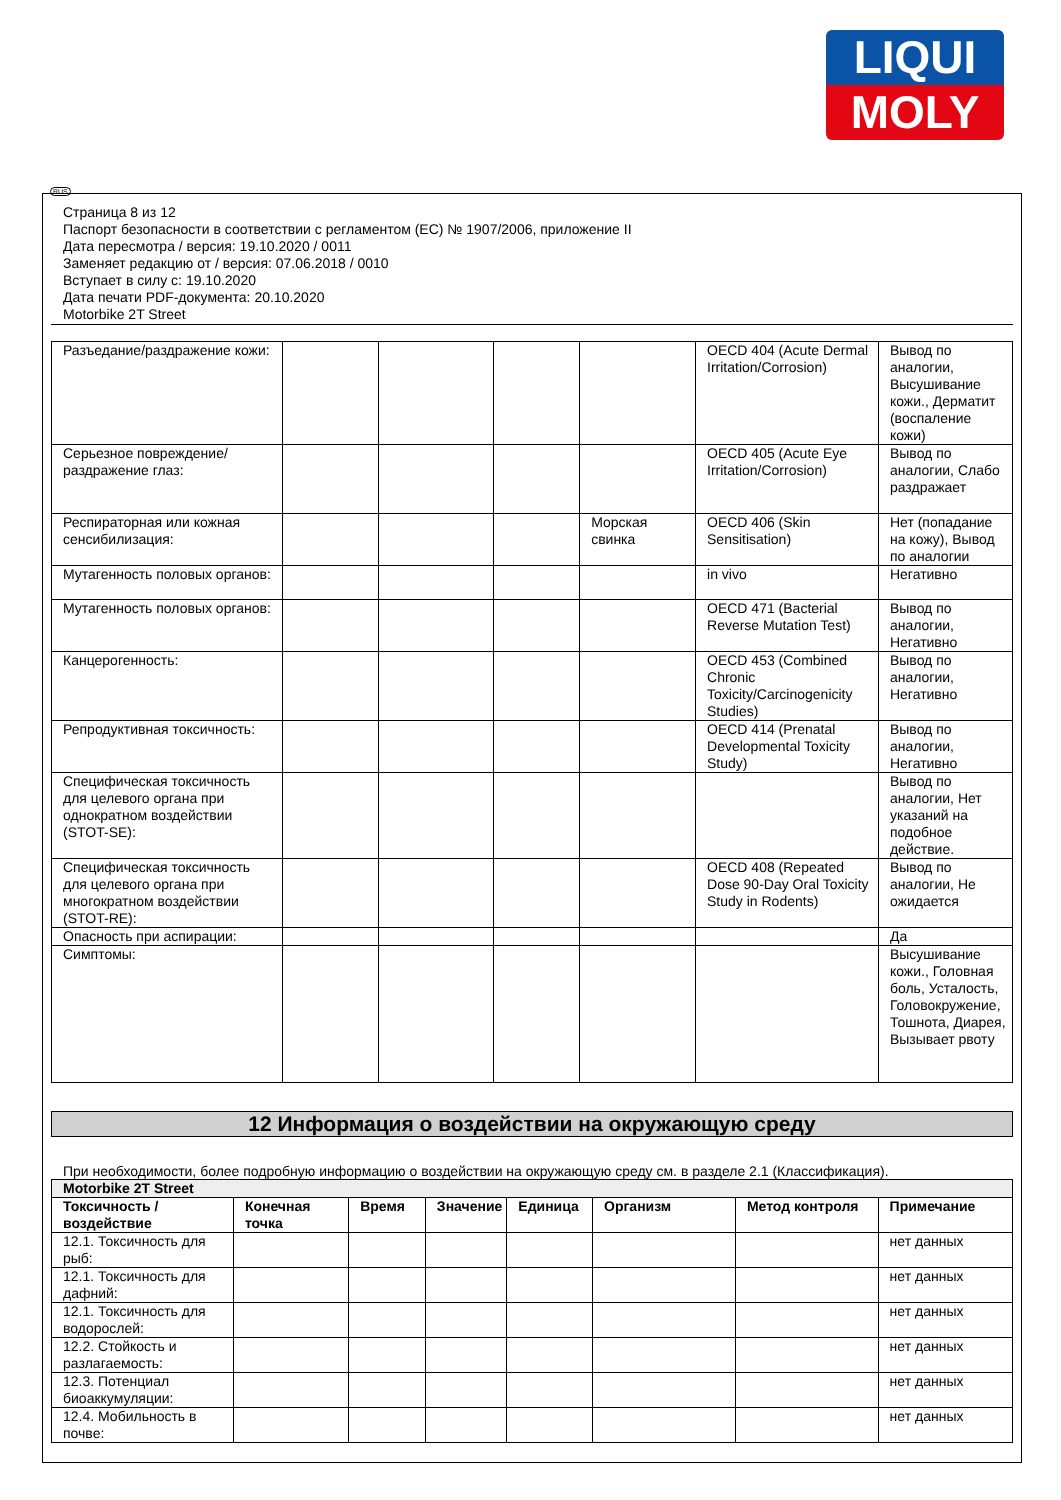LIQUI
MOLY
RUS
Страница 8 из 12
Паспорт безопасности в соответствии с регламентом (ЕС) № 1907/2006, приложение II
Дата пересмотра / версия: 19.10.2020 / 0011
Заменяет редакцию от / версия: 07.06.2018 / 0010
Вступает в силу с: 19.10.2020
Дата печати PDF-документа: 20.10.2020
Motorbike 2T Street
| Разъедание/раздражение кожи: | | | | | OECD 404 (Acute Dermal Irritation/Corrosion) | Вывод по аналогии, Высушивание кожи., Дерматит (воспаление кожи) |
| Серьезное повреждение/раздражение глаз: | | | | | OECD 405 (Acute Eye Irritation/Corrosion) | Вывод по аналогии, Слабо раздражает |
| Респираторная или кожная сенсибилизация: | | | | Морская свинка | OECD 406 (Skin Sensitisation) | Нет (попадание на кожу), Вывод по аналогии |
| Мутагенность половых органов: | | | | | in vivo | Негативно |
| Мутагенность половых органов: | | | | | OECD 471 (Bacterial Reverse Mutation Test) | Вывод по аналогии, Негативно |
| Канцерогенность: | | | | | OECD 453 (Combined Chronic Toxicity/Carcinogenicity Studies) | Вывод по аналогии, Негативно |
| Репродуктивная токсичность: | | | | | OECD 414 (Prenatal Developmental Toxicity Study) | Вывод по аналогии, Негативно |
| Специфическая токсичность для целевого органа при однократном воздействии (STOT-SE): | | | | | | Вывод по аналогии, Нет указаний на подобное действие. |
| Специфическая токсичность для целевого органа при многократном воздействии (STOT-RE): | | | | | OECD 408 (Repeated Dose 90-Day Oral Toxicity Study in Rodents) | Вывод по аналогии, Не ожидается |
| Опасность при аспирации: | | | | | | Да |
| Симптомы: | | | | | | Высушивание кожи., Головная боль, Усталость, Головокружение, Тошнота, Диарея, Вызывает рвоту |
12 Информация о воздействии на окружающую среду
При необходимости, более подробную информацию о воздействии на окружающую среду см. в разделе 2.1 (Классификация).
| Motorbike 2T Street | | | | | | | |
| --- | --- | --- | --- | --- | --- | --- | --- |
| Токсичность / воздействие | Конечная точка | Время | Значение | Единица | Организм | Метод контроля | Примечание |
| 12.1. Токсичность для рыб: | | | | | | | нет данных |
| 12.1. Токсичность для дафний: | | | | | | | нет данных |
| 12.1. Токсичность для водорослей: | | | | | | | нет данных |
| 12.2. Стойкость и разлагаемость: | | | | | | | нет данных |
| 12.3. Потенциал биоаккумуляции: | | | | | | | нет данных |
| 12.4. Мобильность в почве: | | | | | | | нет данных |